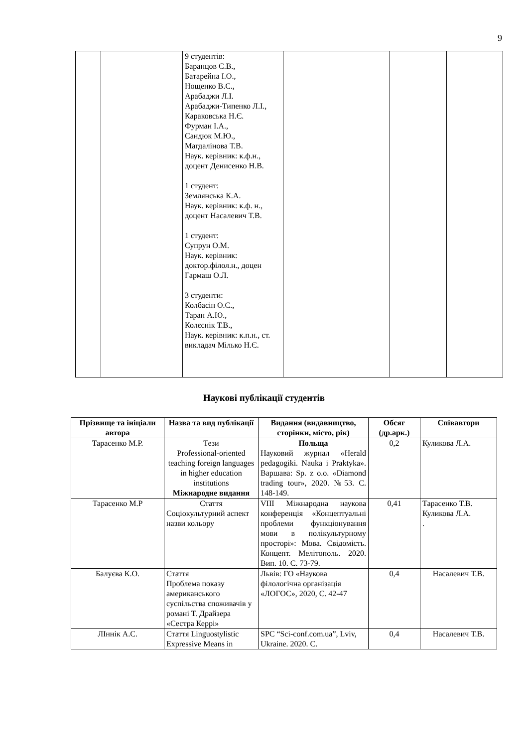9
| | | 9 студентів: Баранцов Є.В., Батарейна І.О., Нощенко В.С., Арабаджи Л.І. Арабаджи-Типенко Л.І., Караковська Н.Є. Фурман І.А., Сандюк М.Ю., Магдалінова Т.В. Наук. керівник: к.ф.н., доцент Денисенко Н.В. 1 студент: Землянська К.А. Наук. керівник: к.ф. н., доцент Насалевич Т.В. 1 студент: Супрун О.М. Наук. керівник: доктор.філол.н., доцен Гармаш О.Л. 3 студенти: Колбасін О.С., Таран А.Ю., Колєснік Т.В., Наук. керівник: к.п.н., ст. викладач Мілько Н.Є. | | | |
Наукові публікації студентів
| Прізвище та ініціали автора | Назва та вид публікації | Видання (видавництво, сторінки, місто, рік) | Обсяг (др.арк.) | Співавтори |
| --- | --- | --- | --- | --- |
| Тарасенко М.Р. | Тези Professional-oriented teaching foreign languages in higher education institutions Міжнародне видання | Польща Науковий журнал «Herald pedagogiki. Nauka i Praktyka». Варшава: Sp. z o.o. «Diamond trading tour», 2020. №53. С. 148-149. | 0,2 | Куликова Л.А. |
| Тарасенко М.Р | Стаття Соціокультурний аспект назви кольору | VIII Міжнародна наукова конференція «Концептуальні проблеми функціонування мови в полікультурному просторі»: Мова. Свідомість. Концепт. Мелітополь. 2020. Вип. 10. С. 73-79. | 0,41 | Тарасенко Т.В. Куликова Л.А. . |
| Балуєва К.О. | Стаття Проблема показу американського суспільства споживачів у романі Т. Драйзера «Сестра Керрі» | Львів: ГО «Наукова філологічна організація «ЛОГОС», 2020, С. 42-47 | 0,4 | Насалевич Т.В. |
| ЛІннік А.С. | Стаття Linguostylistic Expressive Means in | SPC “Sci-conf.com.ua”, Lviv, Ukraine. 2020. С. | 0,4 | Насалевич Т.В. |